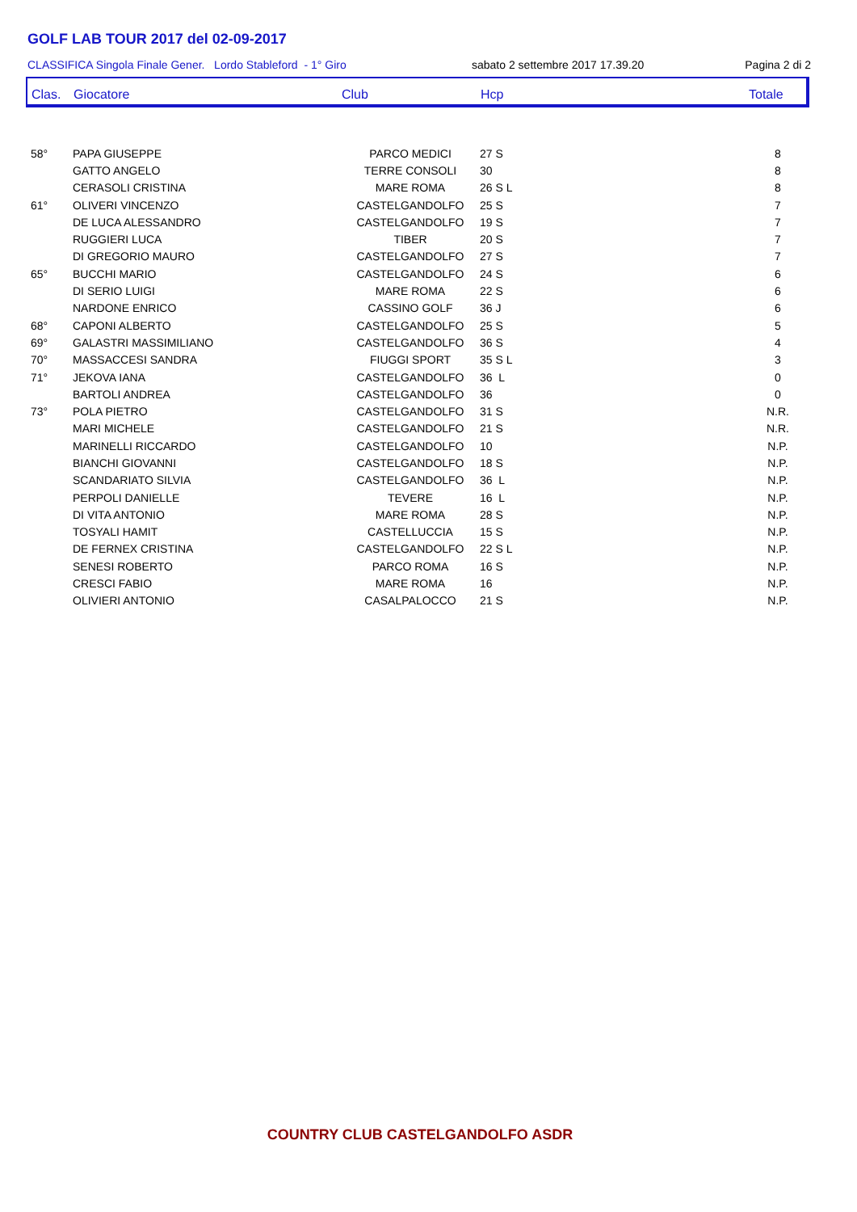GOLF LAB TOUR 2017 del 02-09-2017
CLASSIFICA Singola Finale Gener. Lordo Stableford - 1° Giro sabato 2 settembre 2017 17.39.20 Pagina 2 di 2
| Clas. | Giocatore | Club | Hcp | Totale |
| --- | --- | --- | --- | --- |
| 58° | PAPA GIUSEPPE | PARCO MEDICI | 27 S | 8 |
| | GATTO ANGELO | TERRE CONSOLI | 30 | 8 |
| | CERASOLI CRISTINA | MARE ROMA | 26 S L | 8 |
| 61° | OLIVERI VINCENZO | CASTELGANDOLFO | 25 S | 7 |
| | DE LUCA ALESSANDRO | CASTELGANDOLFO | 19 S | 7 |
| | RUGGIERI LUCA | TIBER | 20 S | 7 |
| | DI GREGORIO MAURO | CASTELGANDOLFO | 27 S | 7 |
| 65° | BUCCHI MARIO | CASTELGANDOLFO | 24 S | 6 |
| | DI SERIO LUIGI | MARE ROMA | 22 S | 6 |
| | NARDONE ENRICO | CASSINO GOLF | 36 J | 6 |
| 68° | CAPONI ALBERTO | CASTELGANDOLFO | 25 S | 5 |
| 69° | GALASTRI MASSIMILIANO | CASTELGANDOLFO | 36 S | 4 |
| 70° | MASSACCESI SANDRA | FIUGGI SPORT | 35 S L | 3 |
| 71° | JEKOVA IANA | CASTELGANDOLFO | 36 L | 0 |
| | BARTOLI ANDREA | CASTELGANDOLFO | 36 | 0 |
| 73° | POLA PIETRO | CASTELGANDOLFO | 31 S | N.R. |
| | MARI MICHELE | CASTELGANDOLFO | 21 S | N.R. |
| | MARINELLI RICCARDO | CASTELGANDOLFO | 10 | N.P. |
| | BIANCHI GIOVANNI | CASTELGANDOLFO | 18 S | N.P. |
| | SCANDARIATO SILVIA | CASTELGANDOLFO | 36 L | N.P. |
| | PERPOLI DANIELLE | TEVERE | 16 L | N.P. |
| | DI VITA ANTONIO | MARE ROMA | 28 S | N.P. |
| | TOSYALI HAMIT | CASTELLUCCIA | 15 S | N.P. |
| | DE FERNEX CRISTINA | CASTELGANDOLFO | 22 S L | N.P. |
| | SENESI ROBERTO | PARCO ROMA | 16 S | N.P. |
| | CRESCI FABIO | MARE ROMA | 16 | N.P. |
| | OLIVIERI ANTONIO | CASALPALOCCO | 21 S | N.P. |
COUNTRY CLUB CASTELGANDOLFO ASDR